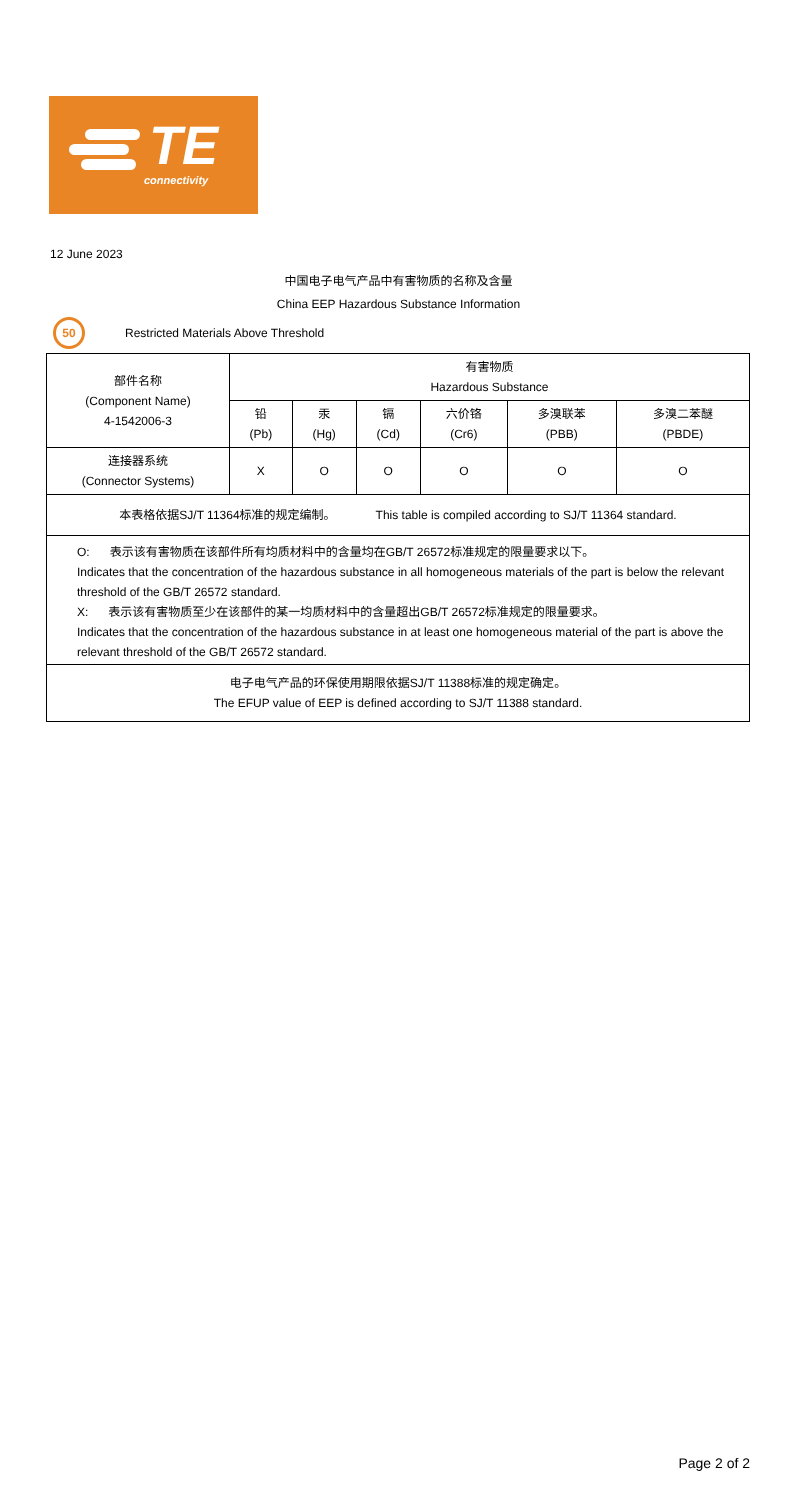TE
connectivity
12 June 2023
中国电子电气产品中有害物质的名称及含量
China EEP Hazardous Substance Information
50
Restricted Materials Above Threshold
| 部件名称 (Component Name) 4-1542006-3 | 有害物质 Hazardous Substance | | | | | |
| --- | --- | --- | --- | --- | --- | --- |
| | 铅 (Pb) | 汞 (Hg) | 镉 (Cd) | 六价铬 (Cr6) | 多溴联苯 (PBB) | 多溴二苯醚 (PBDE) |
| 连接器系统 (Connector Systems) | X | O | O | O | O | O |
| 本表格依据SJ/T 11364标准的规定编制。 This table is compiled according to SJ/T 11364 standard. | | | | | | |
| O: 表示该有害物质在该部件所有均质材料中的含量均在GB/T 26572标准规定的限量要求以下。 Indicates that the concentration of the hazardous substance in all homogeneous materials of the part is below the relevant threshold of the GB/T 26572 standard. X: 表示该有害物质至少在该部件的某一均质材料中的含量超出GB/T 26572标准规定的限量要求。 Indicates that the concentration of the hazardous substance in at least one homogeneous material of the part is above the relevant threshold of the GB/T 26572 standard. | | | | | | |
| 电子电气产品的环保使用期限依据SJ/T 11388标准的规定确定。 The EFUP value of EEP is defined according to SJ/T 11388 standard. | | | | | | |
Page 2 of 2